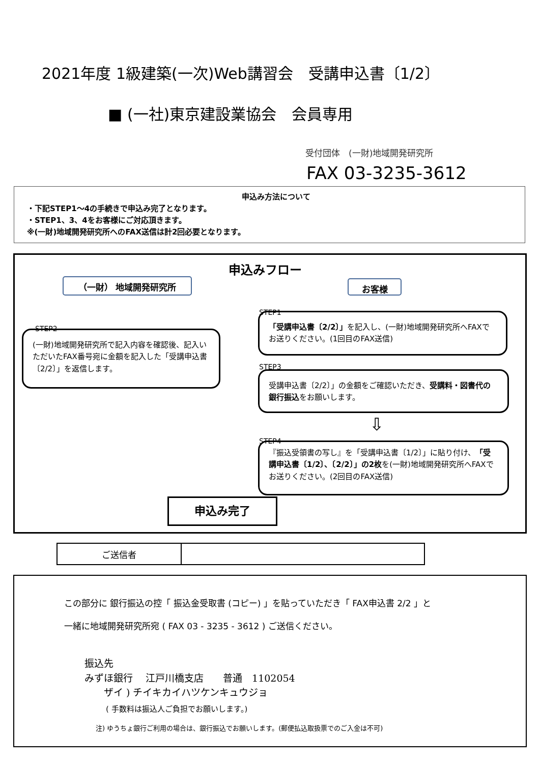2021年度 1級建築(一次)Web講習会　受講申込書〔1/2〕
■ (一社)東京建設業協会　会員専用
受付団体　(一財)地域開発研究所
FAX 03-3235-3612
申込み方法について
・下記STEP1～4の手続きで申込み完了となります。
・STEP1、3、4をお客様にご対応頂きます。
※(一財)地域開発研究所へのFAX送信は計2回必要となります。
申込みフロー
（一財） 地域開発研究所 お客様
STEP1
「受講申込書〔2/2〕」を記入し、(一財)地域開発研究所へFAXでお送りください。(1回目のFAX送信)
STEP2
(一財)地域開発研究所で記入内容を確認後、記入いただいたFAX番号宛に金額を記入した「受講申込書〔2/2〕」を返信します。
STEP3
受講申込書〔2/2〕」の金額をご確認いただき、受講料・図書代の銀行振込をお願いします。
⇩
STEP4
『振込受領書の写し』を「受講申込書〔1/2〕」に貼り付け、「受講申込書〔1/2〕、〔2/2〕」の2枚を(一財)地域開発研究所へFAXでお送りください。(2回目のFAX送信)
申込み完了
| ご送信者 | |
この部分に 銀行振込の控「 振込金受取書 (コピー) 」を貼っていただき「 FAX申込書 2/2 」と
一緒に地域開発研究所宛 ( FAX 03 - 3235 - 3612 ) ご送信ください。
振込先
みずほ銀行　 江戸川橋支店　　普通　1102054
　　ザイ ) チイキカイハツケンキュウジョ
( 手数料は振込人ご負担でお願いします。)
注) ゆうちょ銀行ご利用の場合は、銀行振込でお願いします。(郵便払込取扱票でのご入金は不可)